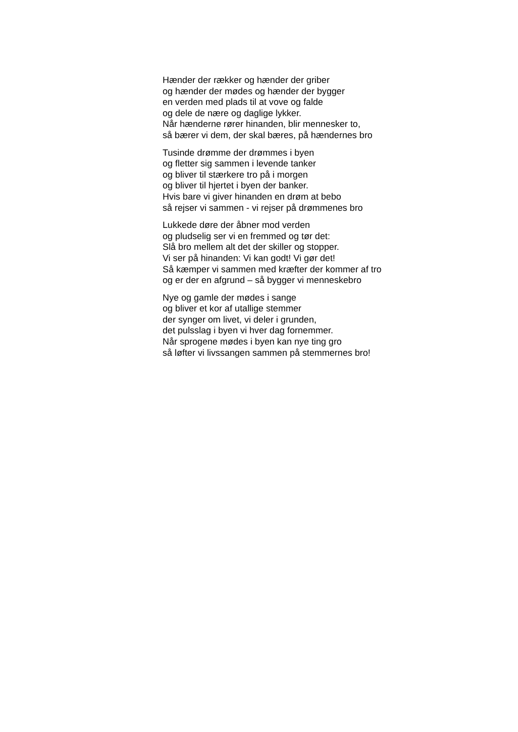Hænder der rækker og hænder der griber
og hænder der mødes og hænder der bygger
en verden med plads til at vove og falde
og dele de nære og daglige lykker.
Når hænderne rører hinanden, blir mennesker to,
så bærer vi dem, der skal bæres, på hændernes bro
Tusinde drømme der drømmes i byen
og fletter sig sammen i levende tanker
og bliver til stærkere tro på i morgen
og bliver til hjertet i byen der banker.
Hvis bare vi giver hinanden en drøm at bebo
så rejser vi sammen - vi rejser på drømmenes bro
Lukkede døre der åbner mod verden
og pludselig ser vi en fremmed og tør det:
Slå bro mellem alt det der skiller og stopper.
Vi ser på hinanden: Vi kan godt! Vi gør det!
Så kæmper vi sammen med kræfter der kommer af tro
og er der en afgrund – så bygger vi menneskebro
Nye og gamle der mødes i sange
og bliver et kor af utallige stemmer
der synger om livet, vi deler i grunden,
det pulsslag i byen vi hver dag fornemmer.
Når sprogene mødes i byen kan nye ting gro
så løfter vi livssangen sammen på stemmernes bro!